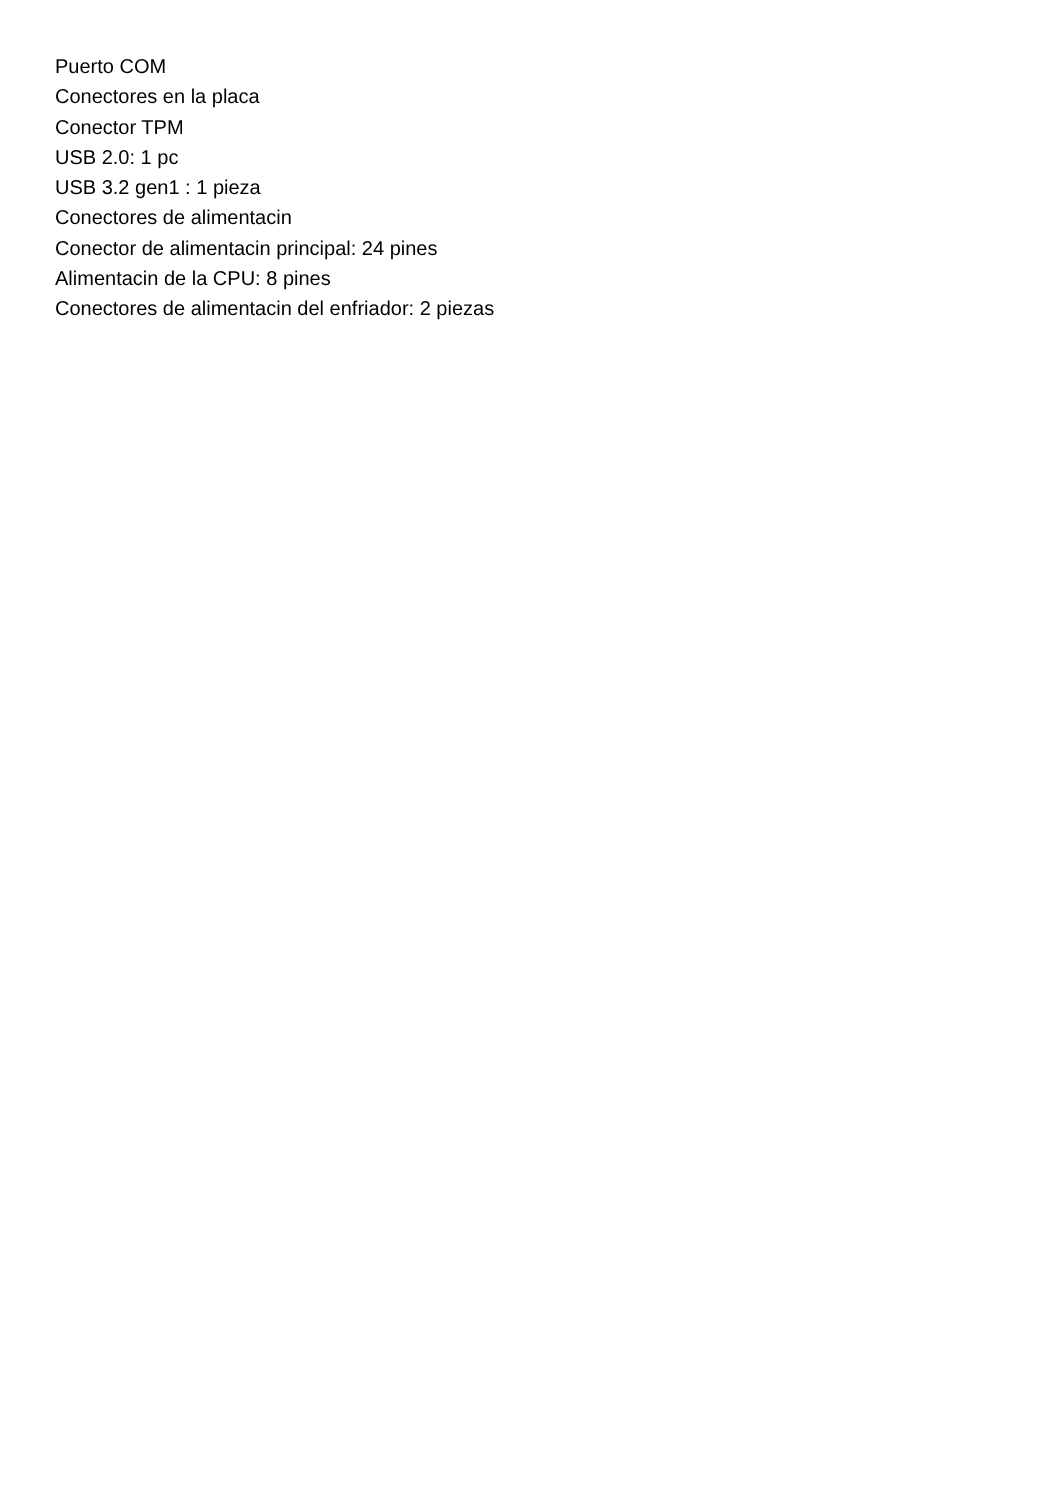Puerto COM
Conectores en la placa
Conector TPM
USB 2.0: 1 pc
USB 3.2 gen1 : 1 pieza
Conectores de alimentacin
Conector de alimentacin principal: 24 pines
Alimentacin de la CPU: 8 pines
Conectores de alimentacin del enfriador: 2 piezas